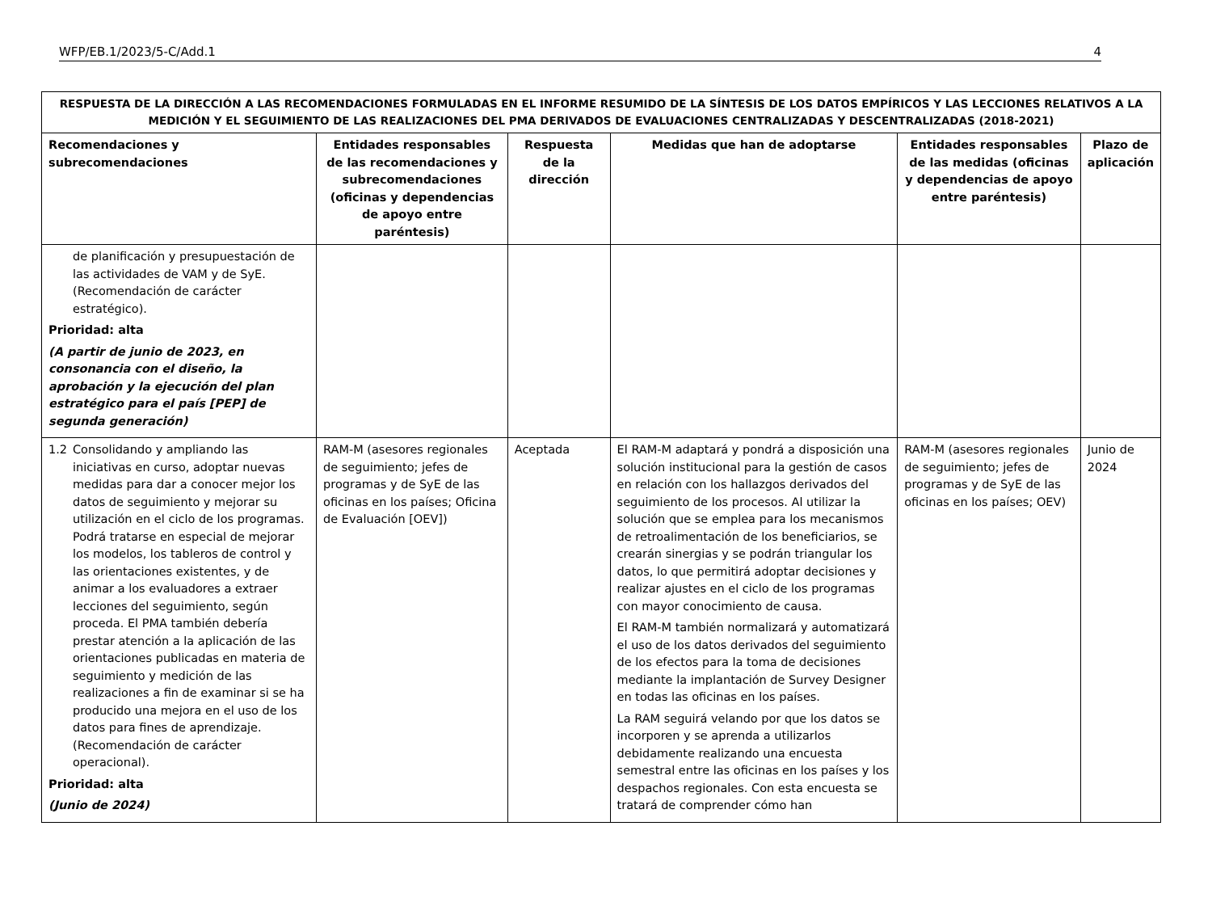WFP/EB.1/2023/5-C/Add.1 4
| RESPUESTA DE LA DIRECCIÓN A LAS RECOMENDACIONES FORMULADAS EN EL INFORME RESUMIDO DE LA SÍNTESIS DE LOS DATOS EMPÍRICOS Y LAS LECCIONES RELATIVOS A LA MEDICIÓN Y EL SEGUIMIENTO DE LAS REALIZACIONES DEL PMA DERIVADOS DE EVALUACIONES CENTRALIZADAS Y DESCENTRALIZADAS (2018-2021) | | | | | |
| --- | --- | --- | --- | --- | --- |
| Recomendaciones y subrecomendaciones | Entidades responsables de las recomendaciones y subrecomendaciones (oficinas y dependencias de apoyo entre paréntesis) | Respuesta de la dirección | Medidas que han de adoptarse | Entidades responsables de las medidas (oficinas y dependencias de apoyo entre paréntesis) | Plazo de aplicación |
| de planificación y presupuestación de las actividades de VAM y de SyE. (Recomendación de carácter estratégico). Prioridad: alta (A partir de junio de 2023, en consonancia con el diseño, la aprobación y la ejecución del plan estratégico para el país [PEP] de segunda generación) | | | | | |
| 1.2 Consolidando y ampliando las iniciativas en curso, adoptar nuevas medidas para dar a conocer mejor los datos de seguimiento y mejorar su utilización en el ciclo de los programas. Podrá tratarse en especial de mejorar los modelos, los tableros de control y las orientaciones existentes, y de animar a los evaluadores a extraer lecciones del seguimiento, según proceda. El PMA también debería prestar atención a la aplicación de las orientaciones publicadas en materia de seguimiento y medición de las realizaciones a fin de examinar si se ha producido una mejora en el uso de los datos para fines de aprendizaje. (Recomendación de carácter operacional). Prioridad: alta (Junio de 2024) | RAM-M (asesores regionales de seguimiento; jefes de programas y de SyE de las oficinas en los países; Oficina de Evaluación [OEV]) | Aceptada | El RAM-M adaptará y pondrá a disposición una solución institucional para la gestión de casos en relación con los hallazgos derivados del seguimiento de los procesos. Al utilizar la solución que se emplea para los mecanismos de retroalimentación de los beneficiarios, se crearán sinergias y se podrán triangular los datos, lo que permitirá adoptar decisiones y realizar ajustes en el ciclo de los programas con mayor conocimiento de causa. El RAM-M también normalizará y automatizará el uso de los datos derivados del seguimiento de los efectos para la toma de decisiones mediante la implantación de Survey Designer en todas las oficinas en los países. La RAM seguirá velando por que los datos se incorporen y se aprenda a utilizarlos debidamente realizando una encuesta semestral entre las oficinas en los países y los despachos regionales. Con esta encuesta se tratará de comprender cómo han | RAM-M (asesores regionales de seguimiento; jefes de programas y de SyE de las oficinas en los países; OEV) | Junio de 2024 |